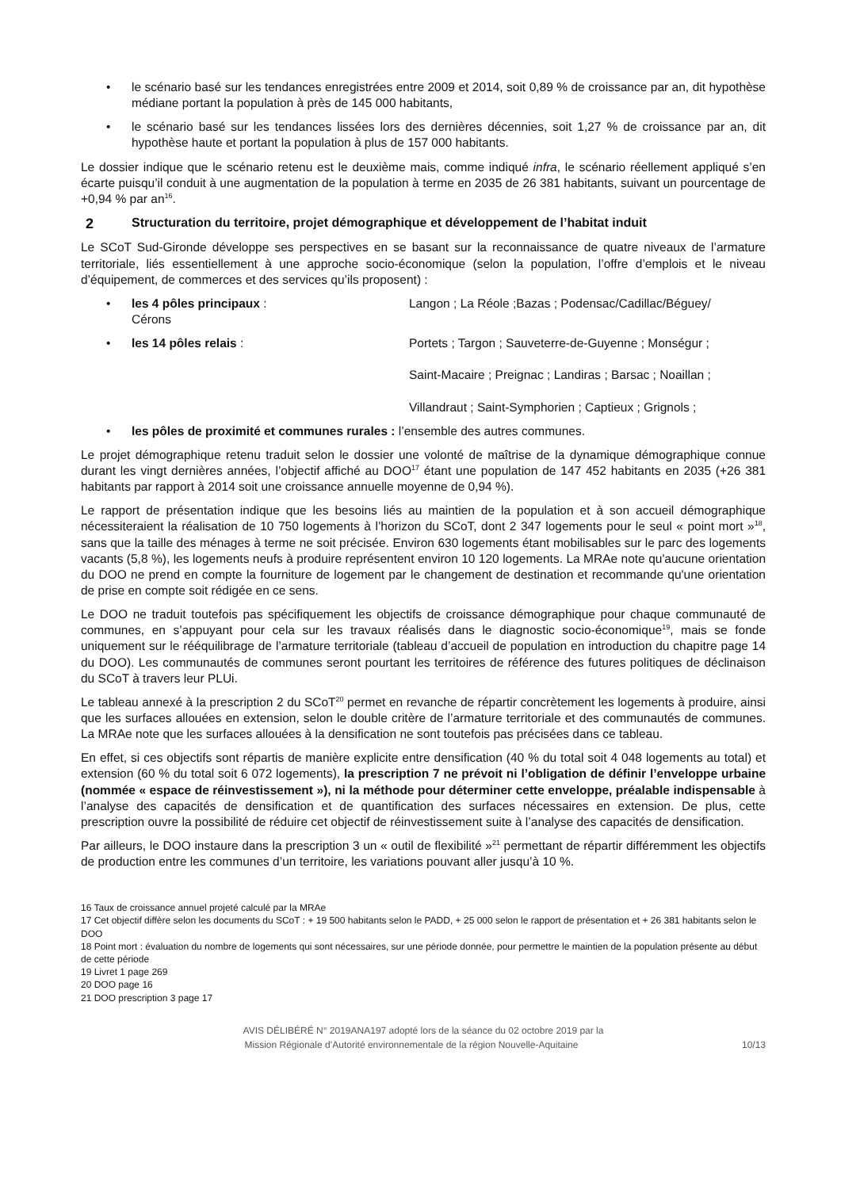• le scénario basé sur les tendances enregistrées entre 2009 et 2014, soit 0,89 % de croissance par an, dit hypothèse médiane portant la population à près de 145 000 habitants,
• le scénario basé sur les tendances lissées lors des dernières décennies, soit 1,27 % de croissance par an, dit hypothèse haute et portant la population à plus de 157 000 habitants.
Le dossier indique que le scénario retenu est le deuxième mais, comme indiqué infra, le scénario réellement appliqué s’en écarte puisqu’il conduit à une augmentation de la population à terme en 2035 de 26 381 habitants, suivant un pourcentage de +0,94 % par an<sup>16</sup>.
2 Structuration du territoire, projet démographique et développement de l’habitat induit
Le SCoT Sud-Gironde développe ses perspectives en se basant sur la reconnaissance de quatre niveaux de l’armature territoriale, liés essentiellement à une approche socio-économique (selon la population, l’offre d’emplois et le niveau d’équipement, de commerces et des services qu’ils proposent) :
•
les 4 pôles principaux : Langon ; La Réole ;Bazas ; Podensac/Cadillac/Béguey/
Cérons
•
les 14 pôles relais : Portets ; Targon ; Sauveterre-de-Guyenne ; Monségur ;
Saint-Macaire ; Preignac ; Landiras ; Barsac ; Noaillan ;
Villandraut ; Saint-Symphorien ; Captieux ; Grignols ;
• les pôles de proximité et communes rurales : l’ensemble des autres communes.
Le projet démographique retenu traduit selon le dossier une volonté de maîtrise de la dynamique démographique connue durant les vingt dernières années, l’objectif affiché au DOO<sup>17</sup> étant une population de 147 452 habitants en 2035 (+26 381 habitants par rapport à 2014 soit une croissance annuelle moyenne de 0,94 %).
Le rapport de présentation indique que les besoins liés au maintien de la population et à son accueil démographique nécessiteraient la réalisation de 10 750 logements à l’horizon du SCoT, dont 2 347 logements pour le seul « point mort »<sup>18</sup>, sans que la taille des ménages à terme ne soit précisée. Environ 630 logements étant mobilisables sur le parc des logements vacants (5,8 %), les logements neufs à produire représentent environ 10 120 logements. La MRAe note qu'aucune orientation du DOO ne prend en compte la fourniture de logement par le changement de destination et recommande qu'une orientation de prise en compte soit rédigée en ce sens.
Le DOO ne traduit toutefois pas spécifiquement les objectifs de croissance démographique pour chaque communauté de communes, en s’appuyant pour cela sur les travaux réalisés dans le diagnostic socio-économique<sup>19</sup>, mais se fonde uniquement sur le rééquilibrage de l’armature territoriale (tableau d’accueil de population en introduction du chapitre page 14 du DOO). Les communautés de communes seront pourtant les territoires de référence des futures politiques de déclinaison du SCoT à travers leur PLUi.
Le tableau annexé à la prescription 2 du SCoT<sup>20</sup> permet en revanche de répartir concrètement les logements à produire, ainsi que les surfaces allouées en extension, selon le double critère de l’armature territoriale et des communautés de communes. La MRAe note que les surfaces allouées à la densification ne sont toutefois pas précisées dans ce tableau.
En effet, si ces objectifs sont répartis de manière explicite entre densification (40 % du total soit 4 048 logements au total) et extension (60 % du total soit 6 072 logements), la prescription 7 ne prévoit ni l’obligation de définir l’enveloppe urbaine (nommée « espace de réinvestissement »), ni la méthode pour déterminer cette enveloppe, préalable indispensable à l’analyse des capacités de densification et de quantification des surfaces nécessaires en extension. De plus, cette prescription ouvre la possibilité de réduire cet objectif de réinvestissement suite à l’analyse des capacités de densification.
Par ailleurs, le DOO instaure dans la prescription 3 un « outil de flexibilité »<sup>21</sup> permettant de répartir différemment les objectifs de production entre les communes d’un territoire, les variations pouvant aller jusqu’à 10 %.
16 Taux de croissance annuel projeté calculé par la MRAe
17 Cet objectif diffère selon les documents du SCoT : + 19 500 habitants selon le PADD, + 25 000 selon le rapport de présentation et + 26 381 habitants selon le DOO
18 Point mort : évaluation du nombre de logements qui sont nécessaires, sur une période donnée, pour permettre le maintien de la population présente au début de cette période
19 Livret 1 page 269
20 DOO page 16
21 DOO prescription 3 page 17
AVIS DÉLIBÉRÉ N° 2019ANA197 adopté lors de la séance du 02 octobre 2019 par la
Mission Régionale d’Autorité environnementale de la région Nouvelle-Aquitaine 10/13